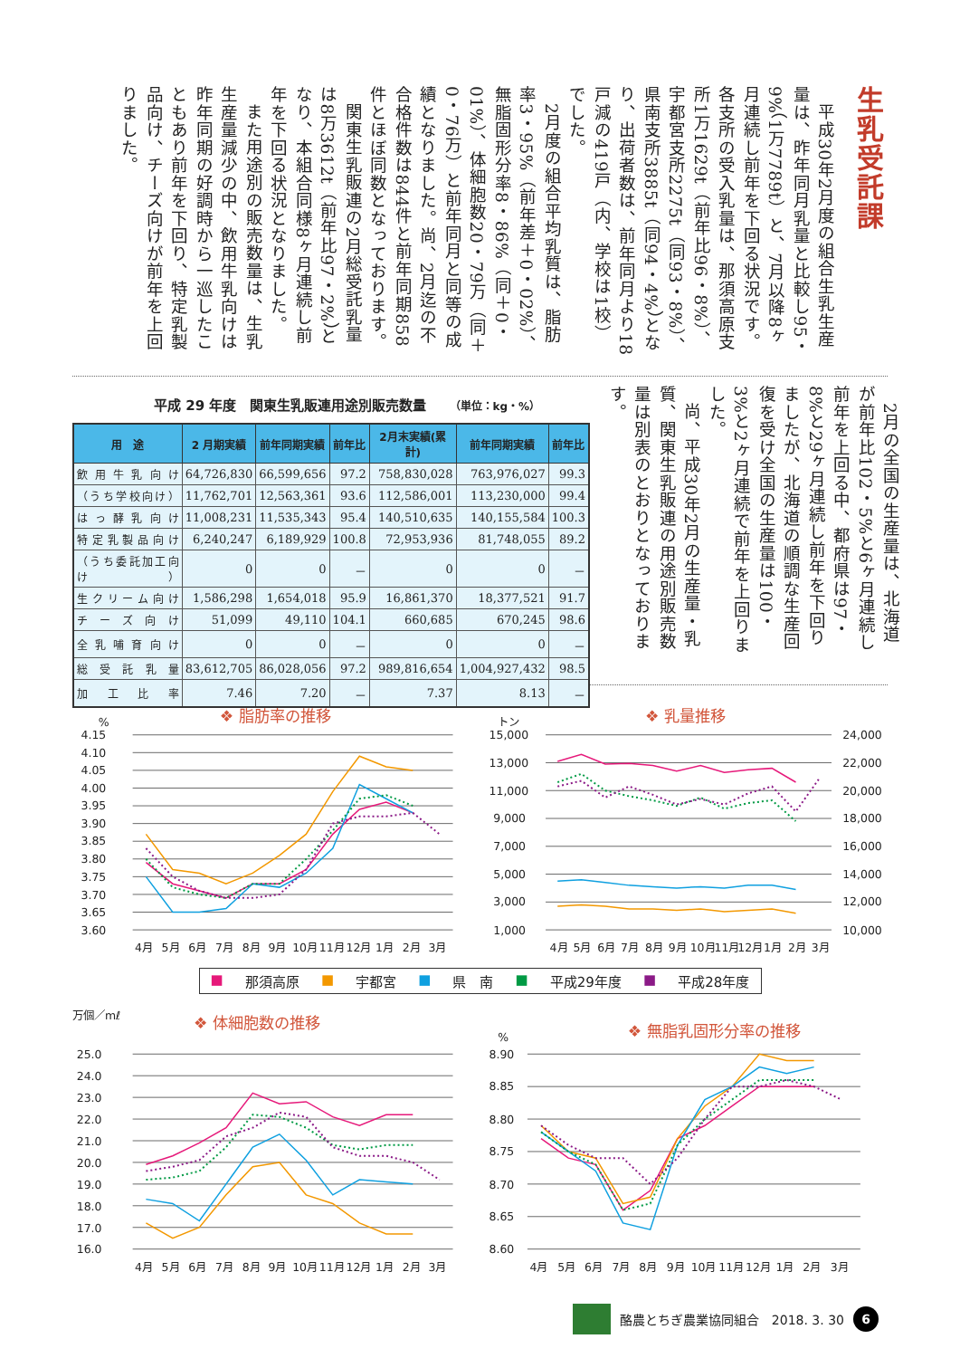生乳受託課
平成30年2月度の組合生乳生産量は、昨年同月乳量と比較し95・9%（1万7789t）と、7月以降8ヶ月連続し前年を下回る状況です。各支所の受入乳量は、那須高原支所1万1629t（前年比96・8%）、宇都宮支所2275t（同93・8%）、県南支所3885t（同94・4%）となり、出荷者数は、前年同月より18戸減の419戸（内、学校は1校）でした。
2月度の組合平均乳質は、脂肪率3・95%（前年差＋0・02%）、無脂固形分率8・86%（同＋0・01%）、体細胞数20・79万（同＋0・76万）と前年同月と同等の成績となりました。尚、2月迄の不合格件数は844件と前年同期858件とほぼ同数となっております。
関東生乳販連の2月総受託乳量は8万3612t（前年比97・2%）となり、本組合同様8ヶ月連続し前年を下回る状況となりました。
また用途別の販売数量は、生乳生産量減少の中、飲用牛乳向けは昨年同期の好調時から一巡したこともあり前年を下回り、特定乳製品向け、チーズ向けが前年を上回りました。
平成 29 年度　関東生乳販連用途別販売数量 （単位：kg・%）
| 用 途 | 2 月期実績 | 前年同期実績 | 前年比 | 2月末実績(累計) | 前年同期実績 | 前年比 |
| --- | --- | --- | --- | --- | --- | --- |
| 飲用牛乳向け | 64,726,830 | 66,599,656 | 97.2 | 758,830,028 | 763,976,027 | 99.3 |
| （うち学校向け） | 11,762,701 | 12,563,361 | 93.6 | 112,586,001 | 113,230,000 | 99.4 |
| はっ酵乳向け | 11,008,231 | 11,535,343 | 95.4 | 140,510,635 | 140,155,584 | 100.3 |
| 特定乳製品向け | 6,240,247 | 6,189,929 | 100.8 | 72,953,936 | 81,748,055 | 89.2 |
| （うち委託加工向け） | 0 | 0 | － | 0 | 0 | － |
| 生クリーム向け | 1,586,298 | 1,654,018 | 95.9 | 16,861,370 | 18,377,521 | 91.7 |
| チーズ向け | 51,099 | 49,110 | 104.1 | 660,685 | 670,245 | 98.6 |
| 全乳哺育向け | 0 | 0 | － | 0 | 0 | － |
| 総受託乳量 | 83,612,705 | 86,028,056 | 97.2 | 989,816,654 | 1,004,927,432 | 98.5 |
| 加工比率 | 7.46 | 7.20 | － | 7.37 | 8.13 | － |
2月の全国の生産量は、北海道が前年比102・5%と6ヶ月連続し前年を上回る中、都府県は97・8%と29ヶ月連続し前年を下回りましたが、北海道の順調な生産回復を受け全国の生産量は100・3%と2ヶ月連続で前年を上回りました。
尚、平成30年2月の生産量・乳質、関東生乳販連の用途別販売数量は別表のとおりとなっております。
%
❖ 脂肪率の推移
3.60
3.65
3.70
3.75
3.80
3.85
3.90
3.95
4.00
4.05
4.10
4.15
4月
5月
6月
7月
8月
9月
10月
11月
12月
1月
2月
3月
トン
❖ 乳量推移
1,000
3,000
5,000
7,000
9,000
11,000
13,000
15,000
10,000
12,000
14,000
16,000
18,000
20,000
22,000
24,000
4月
5月
6月
7月
8月
9月
10月
11月
12月
1月
2月
3月
■ 那須高原 ■ 宇都宮 ■ 県　南 ■ 平成29年度 ■ 平成28年度
万個／mℓ
❖ 体細胞数の推移
16.0
17.0
18.0
19.0
20.0
21.0
22.0
23.0
24.0
25.0
4月
5月
6月
7月
8月
9月
10月
11月
12月
1月
2月
3月
%
❖ 無脂乳固形分率の推移
8.60
8.65
8.70
8.75
8.80
8.85
8.90
4月
5月
6月
7月
8月
9月
10月
11月
12月
1月
2月
3月
酪農とちぎ農業協同組合　2018. 3. 30
6